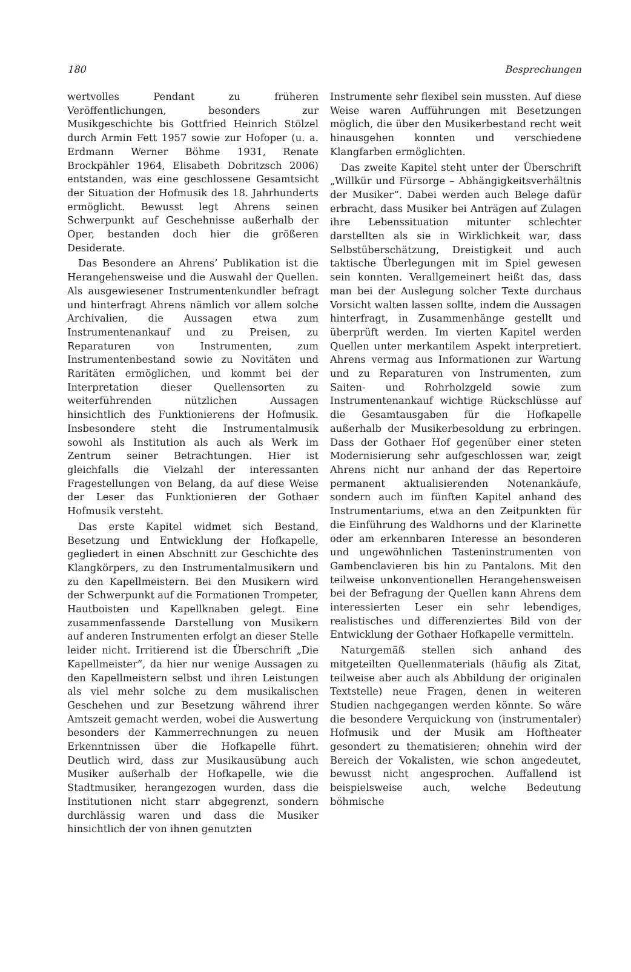180 Besprechungen
wertvolles Pendant zu früheren Veröffentlichungen, besonders zur Musikgeschichte bis Gottfried Heinrich Stölzel durch Armin Fett 1957 sowie zur Hofoper (u. a. Erdmann Werner Böhme 1931, Renate Brockpähler 1964, Elisabeth Dobritzsch 2006) entstanden, was eine geschlossene Gesamtsicht der Situation der Hofmusik des 18. Jahrhunderts ermöglicht. Bewusst legt Ahrens seinen Schwerpunkt auf Geschehnisse außerhalb der Oper, bestanden doch hier die größeren Desiderate.
Das Besondere an Ahrens’ Publikation ist die Herangehensweise und die Auswahl der Quellen. Als ausgewiesener Instrumentenkundler befragt und hinterfragt Ahrens nämlich vor allem solche Archivalien, die Aussagen etwa zum Instrumentenankauf und zu Preisen, zu Reparaturen von Instrumenten, zum Instrumentenbestand sowie zu Novitäten und Raritäten ermöglichen, und kommt bei der Interpretation dieser Quellensorten zu weiterführenden nützlichen Aussagen hinsichtlich des Funktionierens der Hofmusik. Insbesondere steht die Instrumentalmusik sowohl als Institution als auch als Werk im Zentrum seiner Betrachtungen. Hier ist gleichfalls die Vielzahl der interessanten Fragestellungen von Belang, da auf diese Weise der Leser das Funktionieren der Gothaer Hofmusik versteht.
Das erste Kapitel widmet sich Bestand, Besetzung und Entwicklung der Hofkapelle, gegliedert in einen Abschnitt zur Geschichte des Klangkörpers, zu den Instrumentalmusikern und zu den Kapellmeistern. Bei den Musikern wird der Schwerpunkt auf die Formationen Trompeter, Hautboisten und Kapellknaben gelegt. Eine zusammenfassende Darstellung von Musikern auf anderen Instrumenten erfolgt an dieser Stelle leider nicht. Irritierend ist die Überschrift „Die Kapellmeister“, da hier nur wenige Aussagen zu den Kapellmeistern selbst und ihren Leistungen als viel mehr solche zu dem musikalischen Geschehen und zur Besetzung während ihrer Amtszeit gemacht werden, wobei die Auswertung besonders der Kammerrechnungen zu neuen Erkenntnissen über die Hofkapelle führt. Deutlich wird, dass zur Musikausübung auch Musiker außerhalb der Hofkapelle, wie die Stadtmusiker, herangezogen wurden, dass die Institutionen nicht starr abgegrenzt, sondern durchlässig waren und dass die Musiker hinsichtlich der von ihnen genutzten
Instrumente sehr flexibel sein mussten. Auf diese Weise waren Aufführungen mit Besetzungen möglich, die über den Musikerbestand recht weit hinausgehen konnten und verschiedene Klangfarben ermöglichten.
Das zweite Kapitel steht unter der Überschrift „Willkür und Fürsorge – Abhängigkeitsverhältnis der Musiker“. Dabei werden auch Belege dafür erbracht, dass Musiker bei Anträgen auf Zulagen ihre Lebenssituation mitunter schlechter darstellten als sie in Wirklichkeit war, dass Selbstüberschätzung, Dreistigkeit und auch taktische Überlegungen mit im Spiel gewesen sein konnten. Verallgemeinert heißt das, dass man bei der Auslegung solcher Texte durchaus Vorsicht walten lassen sollte, indem die Aussagen hinterfragt, in Zusammenhänge gestellt und überprüft werden. Im vierten Kapitel werden Quellen unter merkantilem Aspekt interpretiert. Ahrens vermag aus Informationen zur Wartung und zu Reparaturen von Instrumenten, zum Saiten- und Rohrholzgeld sowie zum Instrumentenankauf wichtige Rückschlüsse auf die Gesamtausgaben für die Hofkapelle außerhalb der Musikerbesoldung zu erbringen. Dass der Gothaer Hof gegenüber einer steten Modernisierung sehr aufgeschlossen war, zeigt Ahrens nicht nur anhand der das Repertoire permanent aktualisierenden Notenankäufe, sondern auch im fünften Kapitel anhand des Instrumentariums, etwa an den Zeitpunkten für die Einführung des Waldhorns und der Klarinette oder am erkennbaren Interesse an besonderen und ungewöhnlichen Tasteninstrumenten von Gambenclavieren bis hin zu Pantalons. Mit den teilweise unkonventionellen Herangehensweisen bei der Befragung der Quellen kann Ahrens dem interessierten Leser ein sehr lebendiges, realistisches und differenziertes Bild von der Entwicklung der Gothaer Hofkapelle vermitteln.
Naturgemäß stellen sich anhand des mitgeteilten Quellenmaterials (häufig als Zitat, teilweise aber auch als Abbildung der originalen Textstelle) neue Fragen, denen in weiteren Studien nachgegangen werden könnte. So wäre die besondere Verquickung von (instrumentaler) Hofmusik und der Musik am Hoftheater gesondert zu thematisieren; ohnehin wird der Bereich der Vokalisten, wie schon angedeutet, bewusst nicht angesprochen. Auffallend ist beispielsweise auch, welche Bedeutung böhmische